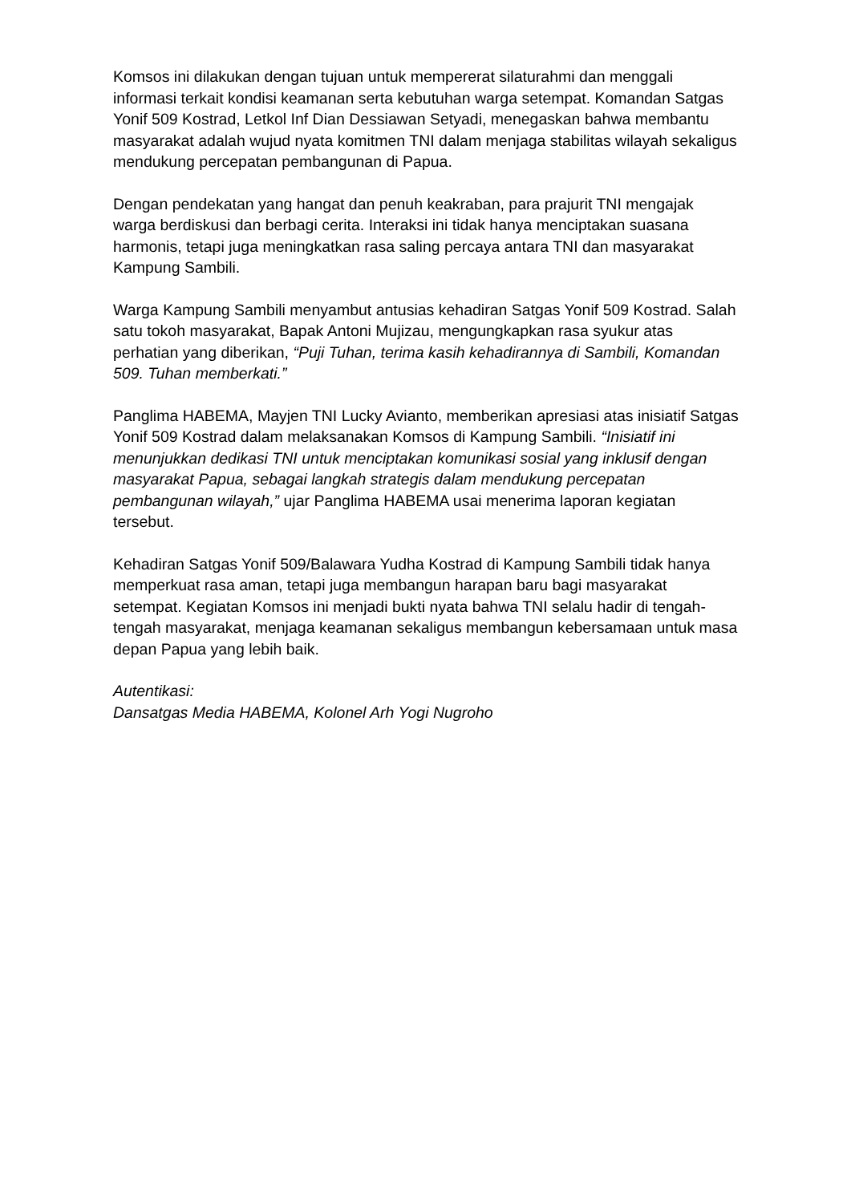Komsos ini dilakukan dengan tujuan untuk mempererat silaturahmi dan menggali informasi terkait kondisi keamanan serta kebutuhan warga setempat. Komandan Satgas Yonif 509 Kostrad, Letkol Inf Dian Dessiawan Setyadi, menegaskan bahwa membantu masyarakat adalah wujud nyata komitmen TNI dalam menjaga stabilitas wilayah sekaligus mendukung percepatan pembangunan di Papua.
Dengan pendekatan yang hangat dan penuh keakraban, para prajurit TNI mengajak warga berdiskusi dan berbagi cerita. Interaksi ini tidak hanya menciptakan suasana harmonis, tetapi juga meningkatkan rasa saling percaya antara TNI dan masyarakat Kampung Sambili.
Warga Kampung Sambili menyambut antusias kehadiran Satgas Yonif 509 Kostrad. Salah satu tokoh masyarakat, Bapak Antoni Mujizau, mengungkapkan rasa syukur atas perhatian yang diberikan, “Puji Tuhan, terima kasih kehadirannya di Sambili, Komandan 509. Tuhan memberkati.”
Panglima HABEMA, Mayjen TNI Lucky Avianto, memberikan apresiasi atas inisiatif Satgas Yonif 509 Kostrad dalam melaksanakan Komsos di Kampung Sambili. “Inisiatif ini menunjukkan dedikasi TNI untuk menciptakan komunikasi sosial yang inklusif dengan masyarakat Papua, sebagai langkah strategis dalam mendukung percepatan pembangunan wilayah,” ujar Panglima HABEMA usai menerima laporan kegiatan tersebut.
Kehadiran Satgas Yonif 509/Balawara Yudha Kostrad di Kampung Sambili tidak hanya memperkuat rasa aman, tetapi juga membangun harapan baru bagi masyarakat setempat. Kegiatan Komsos ini menjadi bukti nyata bahwa TNI selalu hadir di tengah-tengah masyarakat, menjaga keamanan sekaligus membangun kebersamaan untuk masa depan Papua yang lebih baik.
Autentikasi:
Dansatgas Media HABEMA, Kolonel Arh Yogi Nugroho